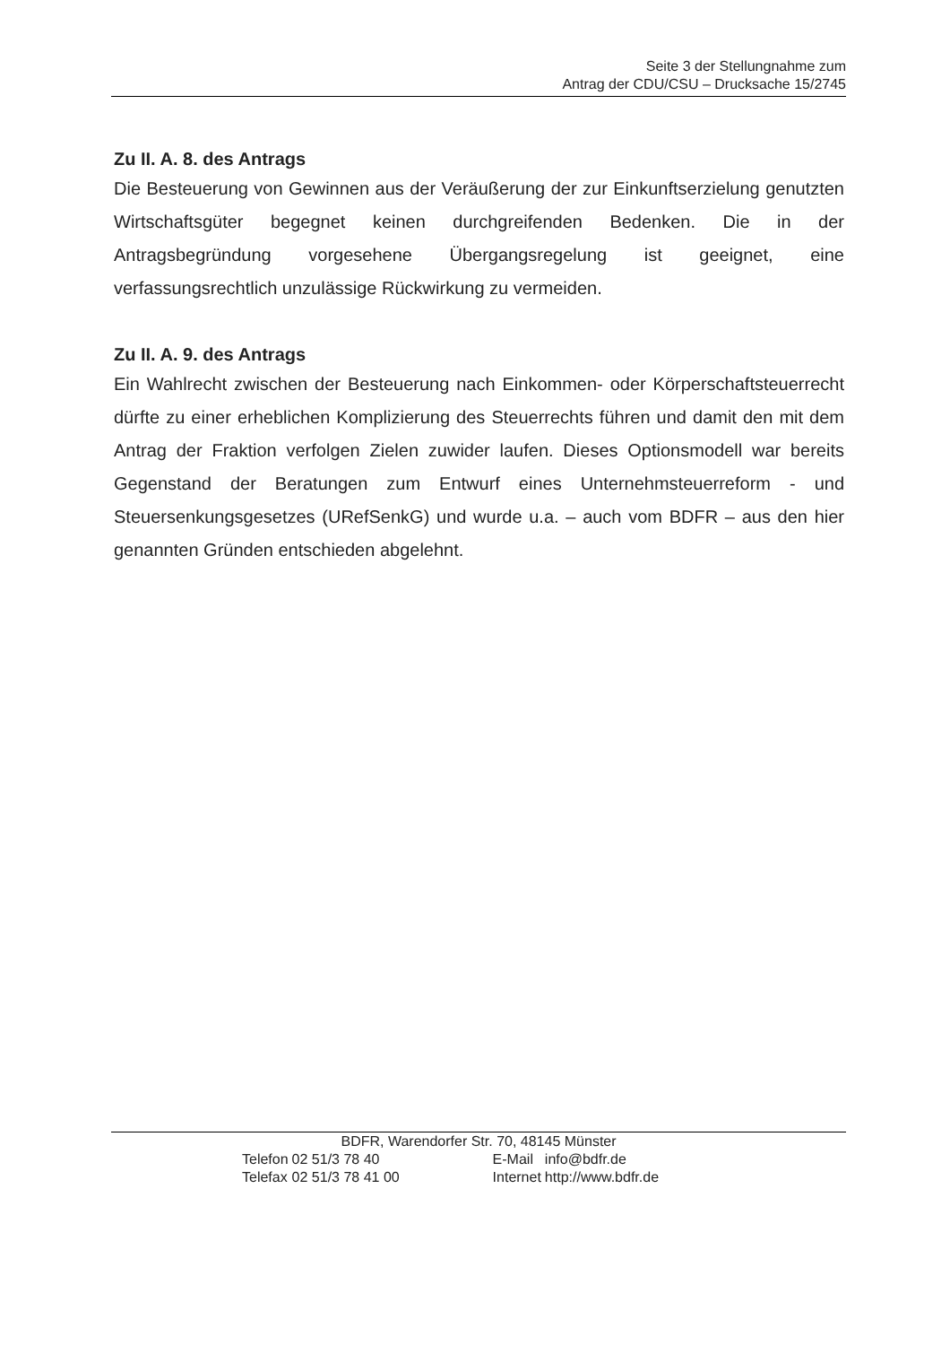Seite 3 der Stellungnahme zum
Antrag der CDU/CSU – Drucksache 15/2745
Zu II. A. 8. des Antrags
Die Besteuerung von Gewinnen aus der Veräußerung der zur Einkunftserzielung genutzten Wirtschaftsgüter begegnet keinen durchgreifenden Bedenken. Die in der Antragsbegründung vorgesehene Übergangsregelung ist geeignet, eine verfassungsrechtlich unzulässige Rückwirkung zu vermeiden.
Zu II. A. 9. des Antrags
Ein Wahlrecht zwischen der Besteuerung nach Einkommen- oder Körperschaftsteuerrecht dürfte zu einer erheblichen Komplizierung des Steuerrechts führen und damit den mit dem Antrag der Fraktion verfolgen Zielen zuwider laufen. Dieses Optionsmodell war bereits Gegenstand der Beratungen zum Entwurf eines Unternehmsteuerreform - und Steuersenkungsgesetzes (URefSenkG) und wurde u.a. – auch vom BDFR – aus den hier genannten Gründen entschieden abgelehnt.
BDFR, Warendorfer Str. 70, 48145 Münster
| Telefon | 02 51/3 78 40 | E-Mail | info@bdfr.de |
| Telefax | 02 51/3 78 41 00 | Internet | http://www.bdfr.de |